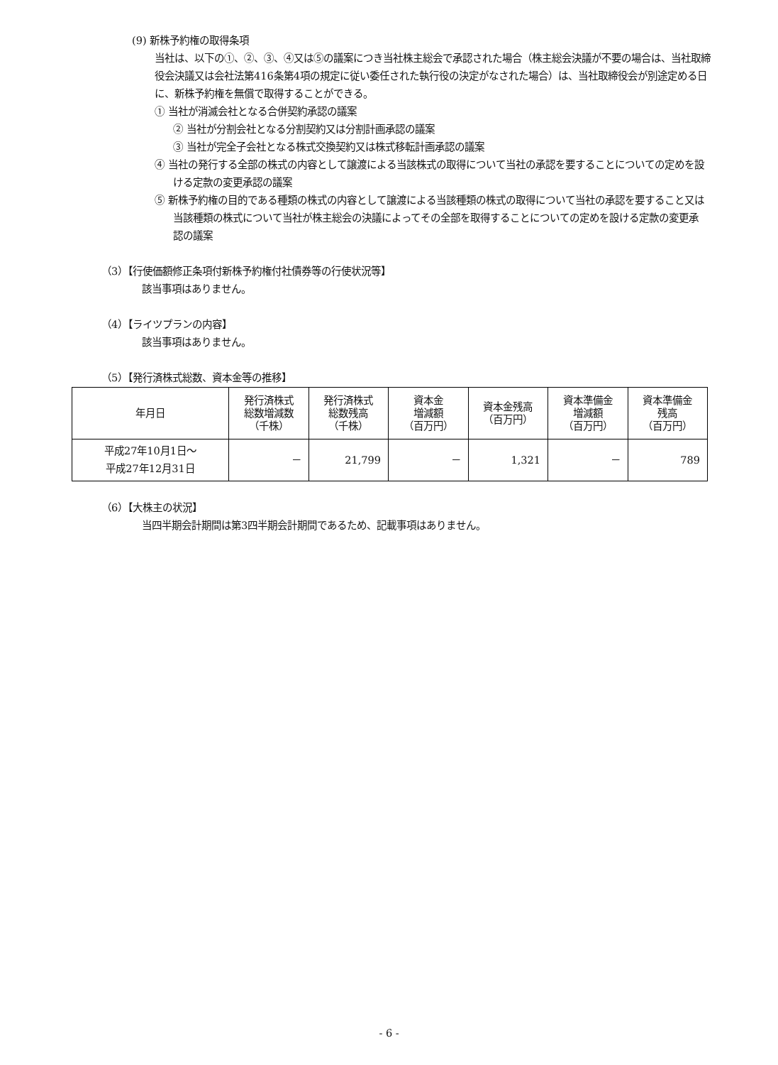(9) 新株予約権の取得条項
当社は、以下の①、②、③、④又は⑤の議案につき当社株主総会で承認された場合（株主総会決議が不要の場合は、当社取締役会決議又は会社法第416条第4項の規定に従い委任された執行役の決定がなされた場合）は、当社取締役会が別途定める日に、新株予約権を無償で取得することができる。
① 当社が消滅会社となる合併契約承認の議案
② 当社が分割会社となる分割契約又は分割計画承認の議案
③ 当社が完全子会社となる株式交換契約又は株式移転計画承認の議案
④ 当社の発行する全部の株式の内容として譲渡による当該株式の取得について当社の承認を要することについての定めを設ける定款の変更承認の議案
⑤ 新株予約権の目的である種類の株式の内容として譲渡による当該種類の株式の取得について当社の承認を要すること又は当該種類の株式について当社が株主総会の決議によってその全部を取得することについての定めを設ける定款の変更承認の議案
（3）【行使価額修正条項付新株予約権付社債券等の行使状況等】
該当事項はありません。
（4）【ライツプランの内容】
該当事項はありません。
（5）【発行済株式総数、資本金等の推移】
| 年月日 | 発行済株式 総数増減数 （千株） | 発行済株式 総数残高 （千株） | 資本金 増減額 （百万円） | 資本金残高 （百万円） | 資本準備金 増減額 （百万円） | 資本準備金 残高 （百万円） |
| --- | --- | --- | --- | --- | --- | --- |
| 平成27年10月1日～ 平成27年12月31日 | － | 21,799 | － | 1,321 | － | 789 |
（6）【大株主の状況】
当四半期会計期間は第3四半期会計期間であるため、記載事項はありません。
- 6 -